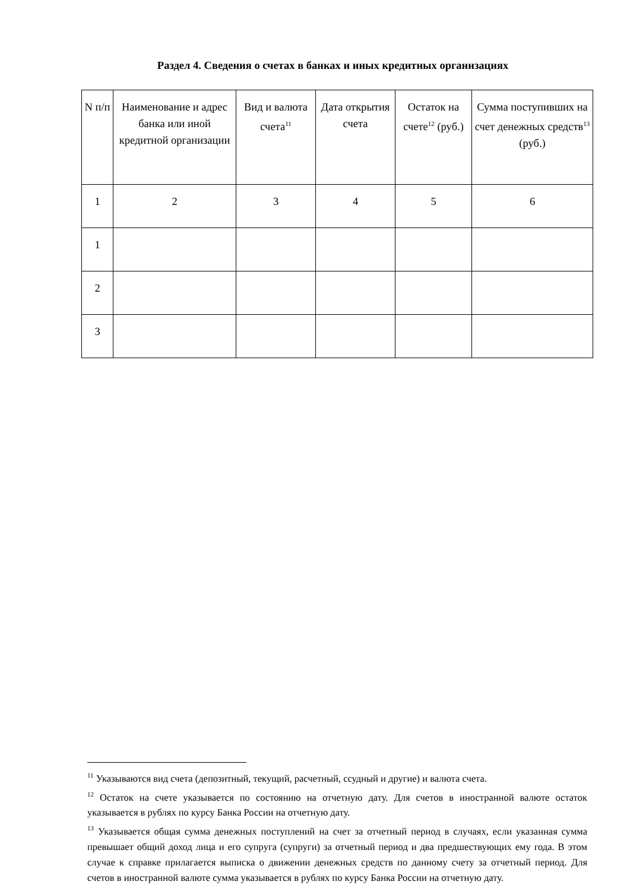Раздел 4. Сведения о счетах в банках и иных кредитных организациях
| N п/п | Наименование и адрес банка или иной кредитной организации | Вид и валюта счета<sup>11</sup> | Дата открытия счета | Остаток на счете<sup>12</sup> (руб.) | Сумма поступивших на счет денежных средств<sup>13</sup> (руб.) |
| 1 | 2 | 3 | 4 | 5 | 6 |
| 1 | | | | | |
| 2 | | | | | |
| 3 | | | | | |
<sup>11</sup> Указываются вид счета (депозитный, текущий, расчетный, ссудный и другие) и валюта счета.
<sup>12</sup> Остаток на счете указывается по состоянию на отчетную дату. Для счетов в иностранной валюте остаток указывается в рублях по курсу Банка России на отчетную дату.
<sup>13</sup> Указывается общая сумма денежных поступлений на счет за отчетный период в случаях, если указанная сумма превышает общий доход лица и его супруга (супруги) за отчетный период и два предшествующих ему года. В этом случае к справке прилагается выписка о движении денежных средств по данному счету за отчетный период. Для счетов в иностранной валюте сумма указывается в рублях по курсу Банка России на отчетную дату.